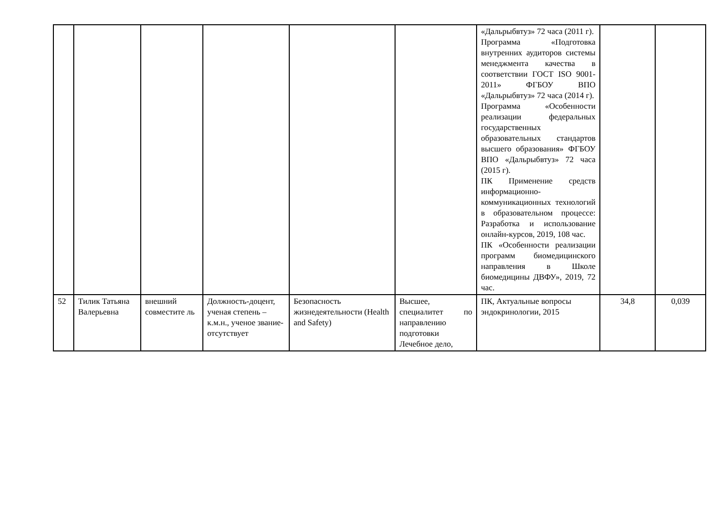| | | | | | | «Дальрыбвтуз» 72 часа (2011 г). Программа «Подготовка внутренних аудиторов системы менеджмента качества в соответствии ГОСТ ISO 9001-2011» ФГБОУ ВПО «Дальрыбвтуз» 72 часа (2014 г). Программа «Особенности реализации федеральных государственных образовательных стандартов высшего образования» ФГБОУ ВПО «Дальрыбвтуз» 72 часа (2015 г). ПК Применение средств информационно-коммуникационных технологий в образовательном процессе: Разработка и использование онлайн-курсов, 2019, 108 час. ПК «Особенности реализации программ биомедицинского направления в Школе биомедицины ДВФУ», 2019, 72 час. | | |
| 52 | Тилик Татьяна Валерьевна | внешний совместите ль | Должность-доцент, ученая степень – к.м.н., ученое звание-отсутствует | Безопасность жизнедеятельности (Health and Safety) | Высшее, специалитет по направлению подготовки Лечебное дело, | ПК, Актуальные вопросы эндокринологии, 2015 | 34,8 | 0,039 |